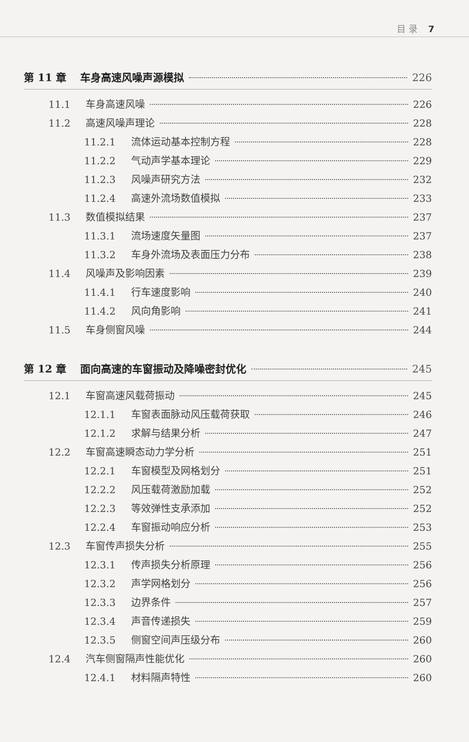目 录 7
第 11 章 车身高速风噪声源模拟 226
11.1 车身高速风噪 226
11.2 高速风噪声理论 228
11.2.1 流体运动基本控制方程 228
11.2.2 气动声学基本理论 229
11.2.3 风噪声研究方法 232
11.2.4 高速外流场数值模拟 233
11.3 数值模拟结果 237
11.3.1 流场速度矢量图 237
11.3.2 车身外流场及表面压力分布 238
11.4 风噪声及影响因素 239
11.4.1 行车速度影响 240
11.4.2 风向角影响 241
11.5 车身侧窗风噪 244
第 12 章 面向高速的车窗振动及降噪密封优化 245
12.1 车窗高速风载荷振动 245
12.1.1 车窗表面脉动风压载荷获取 246
12.1.2 求解与结果分析 247
12.2 车窗高速瞬态动力学分析 251
12.2.1 车窗模型及网格划分 251
12.2.2 风压载荷激励加载 252
12.2.3 等效弹性支承添加 252
12.2.4 车窗振动响应分析 253
12.3 车窗传声损失分析 255
12.3.1 传声损失分析原理 256
12.3.2 声学网格划分 256
12.3.3 边界条件 257
12.3.4 声音传递损失 259
12.3.5 侧窗空间声压级分布 260
12.4 汽车侧窗隔声性能优化 260
12.4.1 材料隔声特性 260